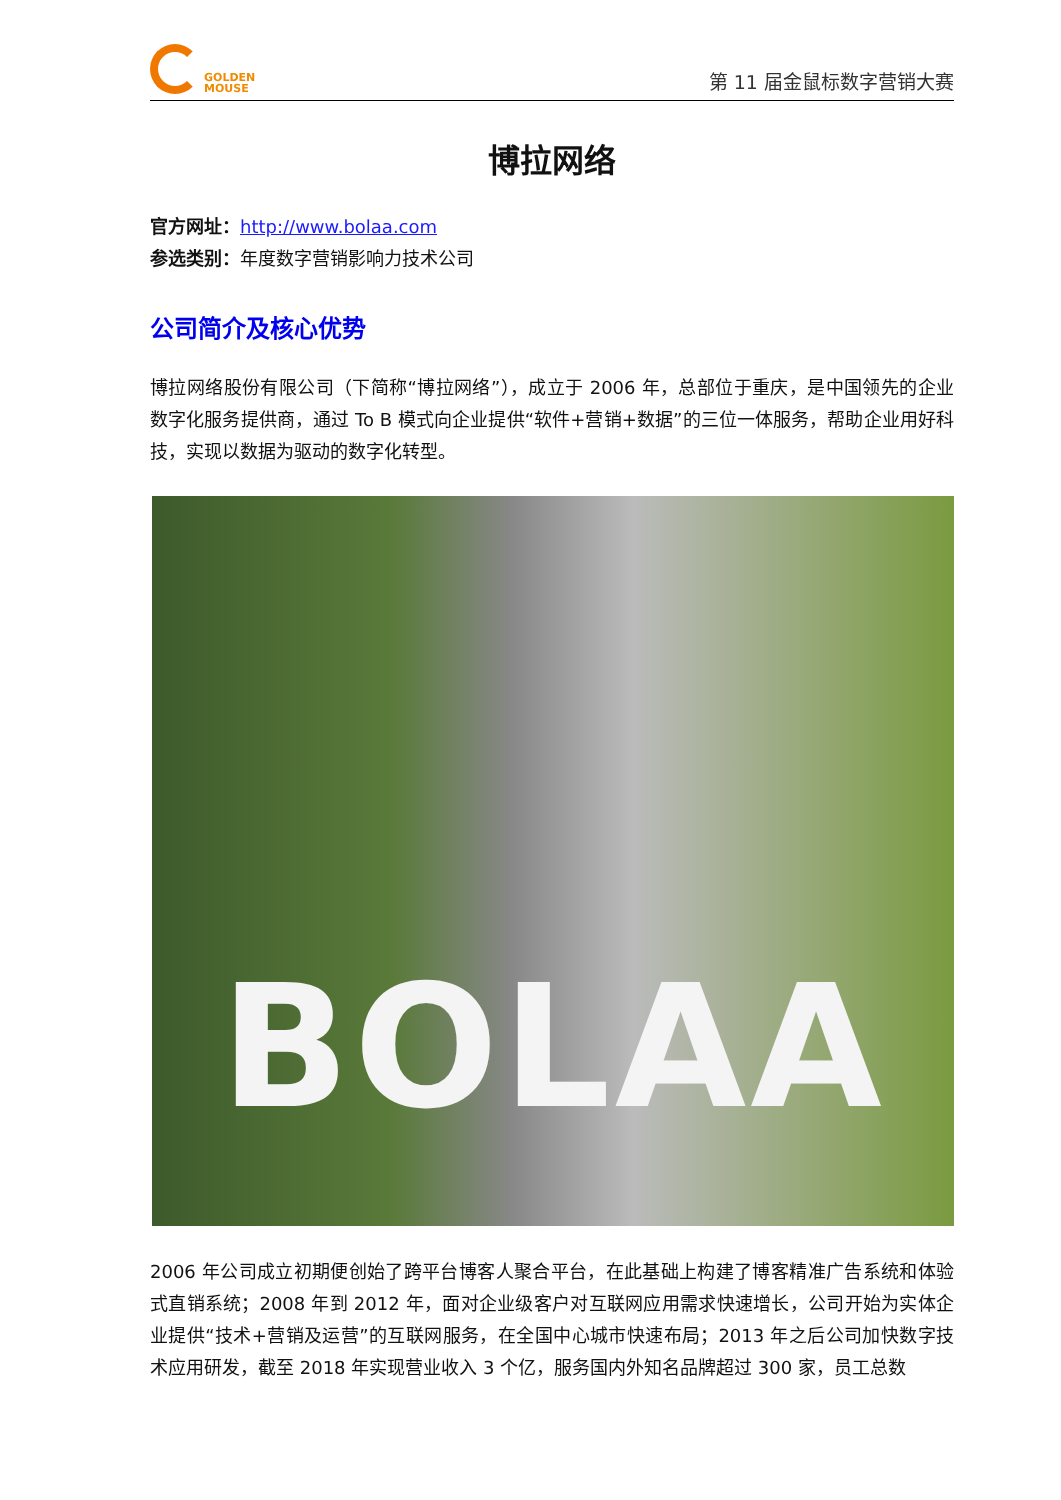GOLDEN
MOUSE
第 11 届金鼠标数字营销大赛
博拉网络
官方网址：http://www.bolaa.com
参选类别：年度数字营销影响力技术公司
公司简介及核心优势
博拉网络股份有限公司（下简称“博拉网络”），成立于 2006 年，总部位于重庆，是中国领先的企业数字化服务提供商，通过 To B 模式向企业提供“软件+营销+数据”的三位一体服务，帮助企业用好科技，实现以数据为驱动的数字化转型。
BOLAA
2006 年公司成立初期便创始了跨平台博客人聚合平台，在此基础上构建了博客精准广告系统和体验式直销系统；2008 年到 2012 年，面对企业级客户对互联网应用需求快速增长，公司开始为实体企业提供“技术+营销及运营”的互联网服务，在全国中心城市快速布局；2013 年之后公司加快数字技术应用研发，截至 2018 年实现营业收入 3 个亿，服务国内外知名品牌超过 300 家，员工总数